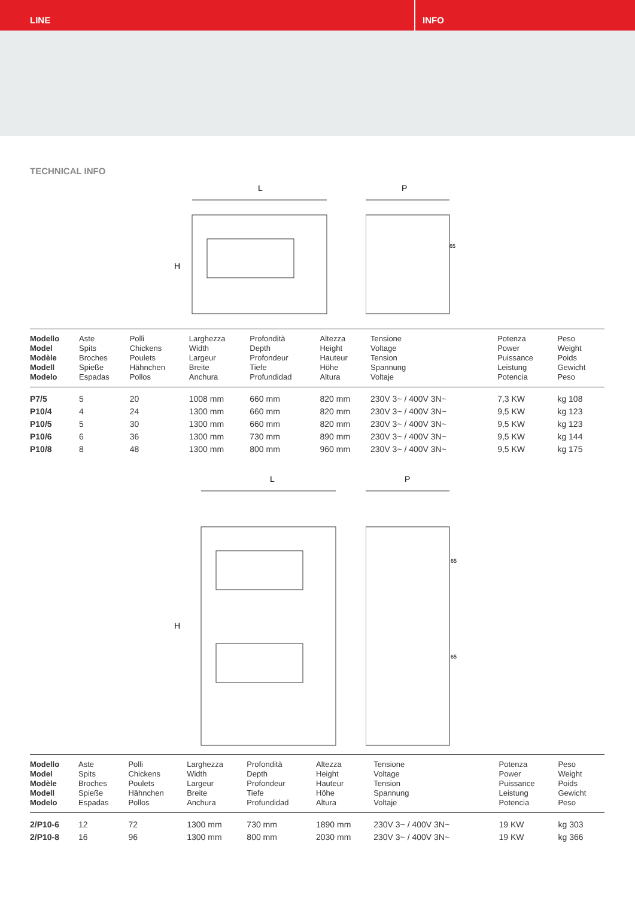LINE INFO
TECHNICAL INFO
L
H
P
65
| Modello Model Modèle Modell Modelo | Aste Spits Broches Spieße Espadas | Polli Chickens Poulets Hähnchen Pollos | Larghezza Width Largeur Breite Anchura | Profondità Depth Profondeur Tiefe Profundidad | Altezza Height Hauteur Höhe Altura | Tensione Voltage Tension Spannung Voltaje | Potenza Power Puissance Leistung Potencia | Peso Weight Poids Gewicht Peso |
| --- | --- | --- | --- | --- | --- | --- | --- | --- |
| P7/5 | 5 | 20 | 1008 mm | 660 mm | 820 mm | 230V 3~ / 400V 3N~ | 7,3 KW | kg 108 |
| P10/4 | 4 | 24 | 1300 mm | 660 mm | 820 mm | 230V 3~ / 400V 3N~ | 9,5 KW | kg 123 |
| P10/5 | 5 | 30 | 1300 mm | 660 mm | 820 mm | 230V 3~ / 400V 3N~ | 9,5 KW | kg 123 |
| P10/6 | 6 | 36 | 1300 mm | 730 mm | 890 mm | 230V 3~ / 400V 3N~ | 9,5 KW | kg 144 |
| P10/8 | 8 | 48 | 1300 mm | 800 mm | 960 mm | 230V 3~ / 400V 3N~ | 9,5 KW | kg 175 |
L
H
P
65
65
| Modello Model Modèle Modell Modelo | Aste Spits Broches Spieße Espadas | Polli Chickens Poulets Hähnchen Pollos | Larghezza Width Largeur Breite Anchura | Profondità Depth Profondeur Tiefe Profundidad | Altezza Height Hauteur Höhe Altura | Tensione Voltage Tension Spannung Voltaje | Potenza Power Puissance Leistung Potencia | Peso Weight Poids Gewicht Peso |
| --- | --- | --- | --- | --- | --- | --- | --- | --- |
| 2/P10-6 | 12 | 72 | 1300 mm | 730 mm | 1890 mm | 230V 3~ / 400V 3N~ | 19 KW | kg 303 |
| 2/P10-8 | 16 | 96 | 1300 mm | 800 mm | 2030 mm | 230V 3~ / 400V 3N~ | 19 KW | kg 366 |